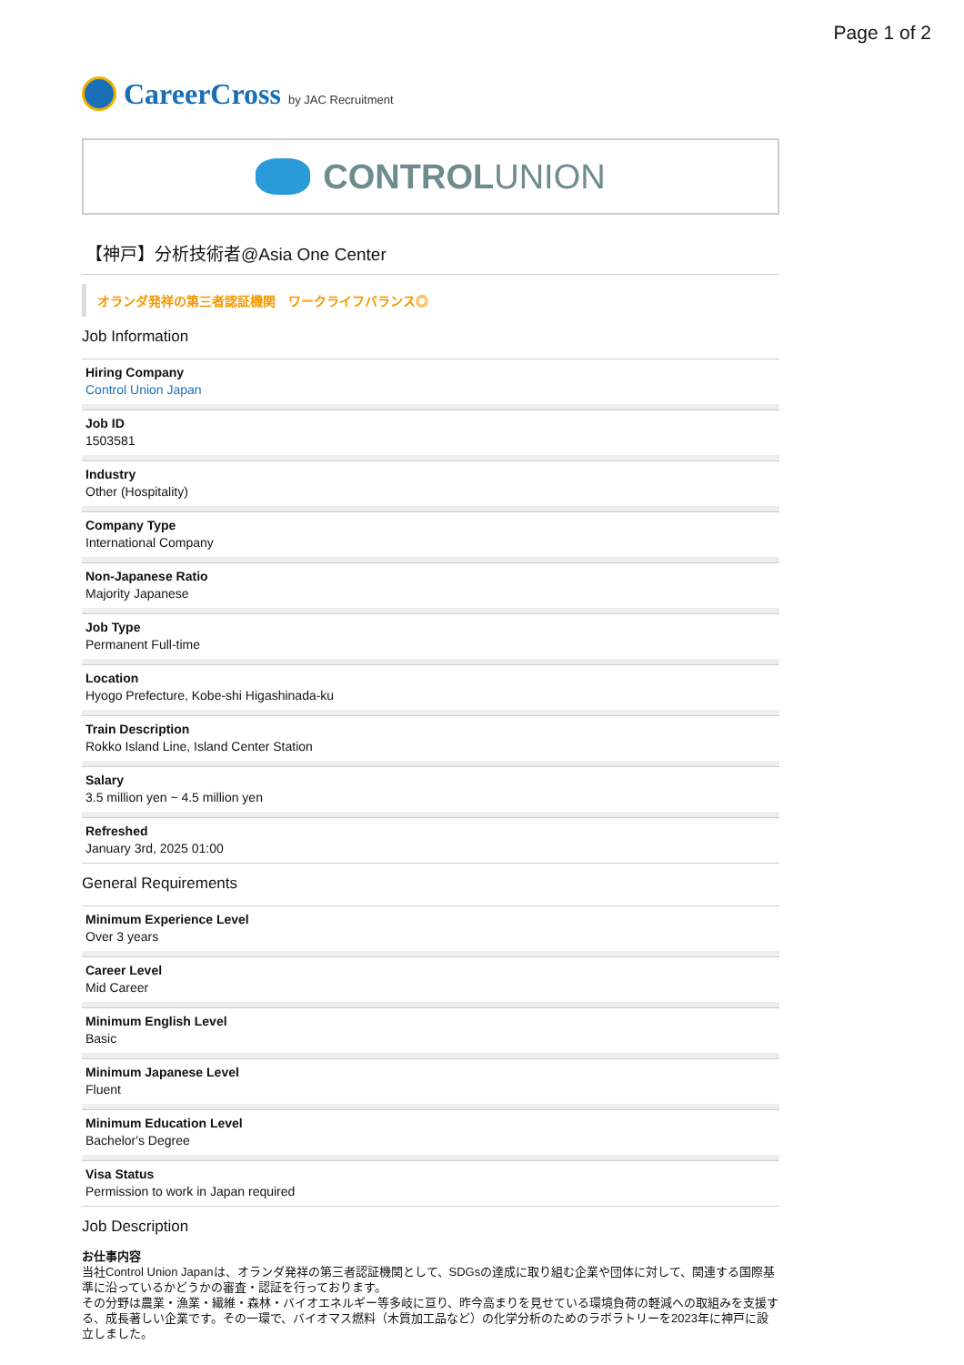Page 1 of 2
CareerCross by JAC Recruitment
CONTROLUNION
【神戸】分析技術者@Asia One Center
オランダ発祥の第三者認証機関　ワークライフバランス◎
Job Information
Hiring Company
Control Union Japan
Job ID
1503581
Industry
Other (Hospitality)
Company Type
International Company
Non-Japanese Ratio
Majority Japanese
Job Type
Permanent Full-time
Location
Hyogo Prefecture, Kobe-shi Higashinada-ku
Train Description
Rokko Island Line, Island Center Station
Salary
3.5 million yen ~ 4.5 million yen
Refreshed
January 3rd, 2025 01:00
General Requirements
Minimum Experience Level
Over 3 years
Career Level
Mid Career
Minimum English Level
Basic
Minimum Japanese Level
Fluent
Minimum Education Level
Bachelor's Degree
Visa Status
Permission to work in Japan required
Job Description
お仕事内容
当社Control Union Japanは、オランダ発祥の第三者認証機関として、SDGsの達成に取り組む企業や団体に対して、関連する国際基準に沿っているかどうかの審査・認証を行っております。
その分野は農業・漁業・繊維・森林・バイオエネルギー等多岐に亘り、昨今高まりを見せている環境負荷の軽減への取組みを支援する、成長著しい企業です。その一環で、バイオマス燃料（木質加工品など）の化学分析のためのラボラトリーを2023年に神戸に設立しました。